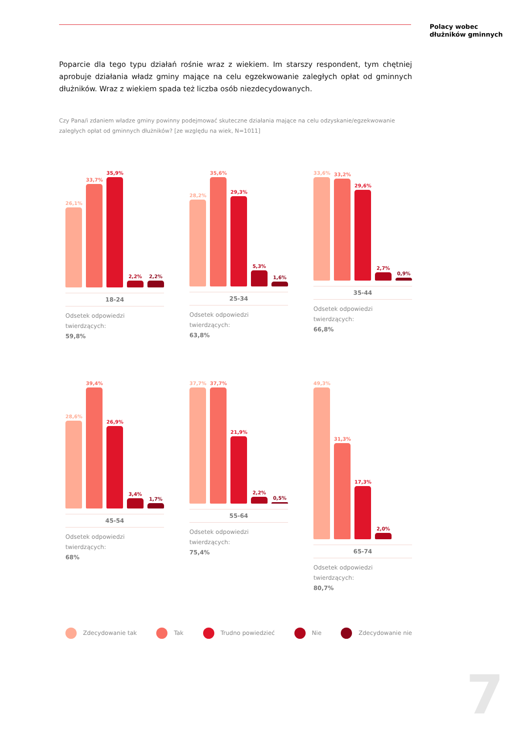Polacy wobec
dłużników gminnych
Poparcie dla tego typu działań rośnie wraz z wiekiem. Im starszy respondent, tym chętniej aprobuje działania władz gminy mające na celu egzekwowanie zaległych opłat od gminnych dłużników. Wraz z wiekiem spada też liczba osób niezdecydowanych.
Czy Pana/i zdaniem władze gminy powinny podejmować skuteczne działania mające na celu odzyskanie/egzekwowanie zaległych opłat od gminnych dłużników? [ze względu na wiek, N=1011]
26,1%
33,7%
35,9%
2,2%
2,2%
18-24
Odsetek odpowiedzi twierdzących:
59,8%
28,2%
35,6%
29,3%
5,3%
1,6%
25-34
Odsetek odpowiedzi twierdzących:
63,8%
33,6%
33,2%
29,6%
2,7%
0,9%
35-44
Odsetek odpowiedzi twierdzących:
66,8%
28,6%
39,4%
26,9%
3,4%
1,7%
45-54
Odsetek odpowiedzi twierdzących:
68%
37,7%
37,7%
21,9%
2,2%
0,5%
55-64
Odsetek odpowiedzi twierdzących:
75,4%
49,3%
31,3%
17,3%
2,0%
65-74
Odsetek odpowiedzi twierdzących:
80,7%
Zdecydowanie tak Tak Trudno powiedzieć Nie Zdecydowanie nie
7